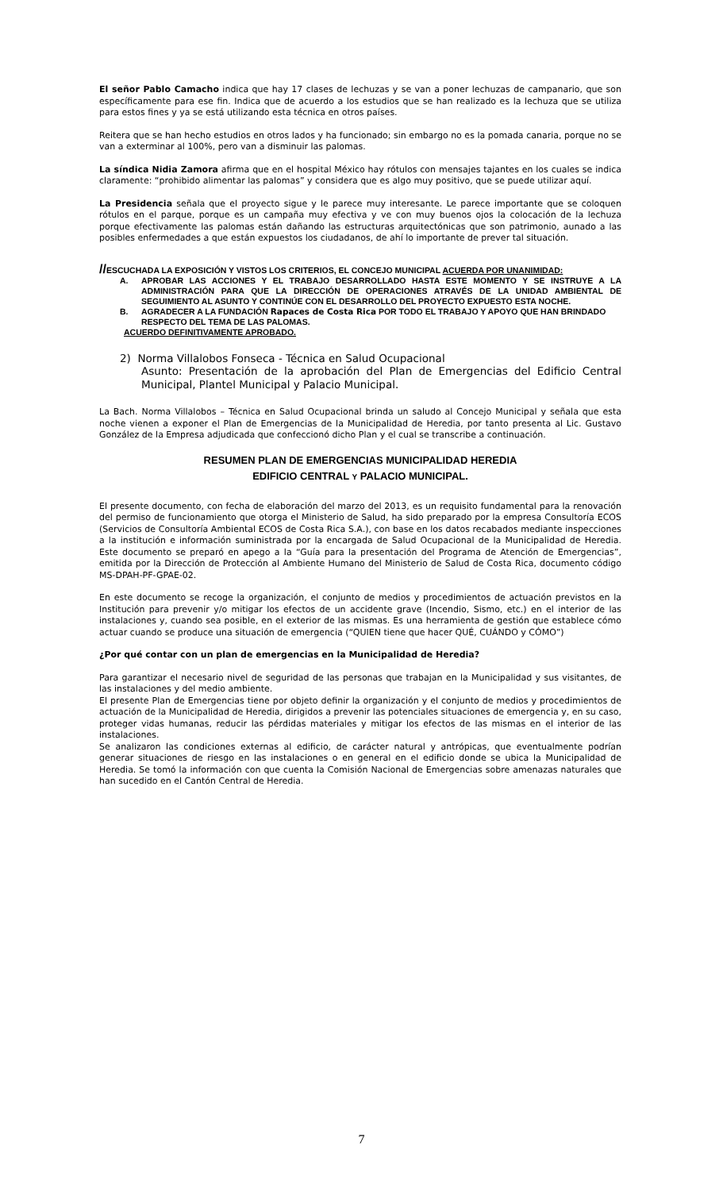El señor Pablo Camacho indica que hay 17 clases de lechuzas y se van a poner lechuzas de campanario, que son específicamente para ese fin. Indica que de acuerdo a los estudios que se han realizado es la lechuza que se utiliza para estos fines y ya se está utilizando esta técnica en otros países.
Reitera que se han hecho estudios en otros lados y ha funcionado; sin embargo no es la pomada canaria, porque no se van a exterminar al 100%, pero van a disminuir las palomas.
La síndica Nidia Zamora afirma que en el hospital México hay rótulos con mensajes tajantes en los cuales se indica claramente: “prohibido alimentar las palomas” y considera que es algo muy positivo, que se puede utilizar aquí.
La Presidencia señala que el proyecto sigue y le parece muy interesante. Le parece importante que se coloquen rótulos en el parque, porque es un campaña muy efectiva y ve con muy buenos ojos la colocación de la lechuza porque efectivamente las palomas están dañando las estructuras arquitectónicas que son patrimonio, aunado a las posibles enfermedades a que están expuestos los ciudadanos, de ahí lo importante de prever tal situación.
//ESCUCHADA LA EXPOSICIÓN Y VISTOS LOS CRITERIOS, EL CONCEJO MUNICIPAL ACUERDA POR UNANIMIDAD:
A. APROBAR LAS ACCIONES Y EL TRABAJO DESARROLLADO HASTA ESTE MOMENTO Y SE INSTRUYE A LA ADMINISTRACIÓN PARA QUE LA DIRECCIÓN DE OPERACIONES ATRAVÉS DE LA UNIDAD AMBIENTAL DE SEGUIMIENTO AL ASUNTO Y CONTINÚE CON EL DESARROLLO DEL PROYECTO EXPUESTO ESTA NOCHE.
B. AGRADECER A LA FUNDACIÓN Rapaces de Costa Rica POR TODO EL TRABAJO Y APOYO QUE HAN BRINDADO RESPECTO DEL TEMA DE LAS PALOMAS.
ACUERDO DEFINITIVAMENTE APROBADO.
2) Norma Villalobos Fonseca - Técnica en Salud Ocupacional
Asunto: Presentación de la aprobación del Plan de Emergencias del Edificio Central Municipal, Plantel Municipal y Palacio Municipal.
La Bach. Norma Villalobos – Técnica en Salud Ocupacional brinda un saludo al Concejo Municipal y señala que esta noche vienen a exponer el Plan de Emergencias de la Municipalidad de Heredia, por tanto presenta al Lic. Gustavo González de la Empresa adjudicada que confeccionó dicho Plan y el cual se transcribe a continuación.
RESUMEN PLAN DE EMERGENCIAS MUNICIPALIDAD HEREDIA
EDIFICIO CENTRAL Y PALACIO MUNICIPAL.
El presente documento, con fecha de elaboración del marzo del 2013, es un requisito fundamental para la renovación del permiso de funcionamiento que otorga el Ministerio de Salud, ha sido preparado por la empresa Consultoría ECOS (Servicios de Consultoría Ambiental ECOS de Costa Rica S.A.), con base en los datos recabados mediante inspecciones a la institución e información suministrada por la encargada de Salud Ocupacional de la Municipalidad de Heredia. Este documento se preparó en apego a la “Guía para la presentación del Programa de Atención de Emergencias”, emitida por la Dirección de Protección al Ambiente Humano del Ministerio de Salud de Costa Rica, documento código MS-DPAH-PF-GPAE-02.
En este documento se recoge la organización, el conjunto de medios y procedimientos de actuación previstos en la Institución para prevenir y/o mitigar los efectos de un accidente grave (Incendio, Sismo, etc.) en el interior de las instalaciones y, cuando sea posible, en el exterior de las mismas. Es una herramienta de gestión que establece cómo actuar cuando se produce una situación de emergencia (“QUIEN tiene que hacer QUÉ, CUÁNDO y CÓMO”)
¿Por qué contar con un plan de emergencias en la Municipalidad de Heredia?
Para garantizar el necesario nivel de seguridad de las personas que trabajan en la Municipalidad y sus visitantes, de las instalaciones y del medio ambiente.
El presente Plan de Emergencias tiene por objeto definir la organización y el conjunto de medios y procedimientos de actuación de la Municipalidad de Heredia, dirigidos a prevenir las potenciales situaciones de emergencia y, en su caso, proteger vidas humanas, reducir las pérdidas materiales y mitigar los efectos de las mismas en el interior de las instalaciones.
Se analizaron las condiciones externas al edificio, de carácter natural y antrópicas, que eventualmente podrían generar situaciones de riesgo en las instalaciones o en general en el edificio donde se ubica la Municipalidad de Heredia. Se tomó la información con que cuenta la Comisión Nacional de Emergencias sobre amenazas naturales que han sucedido en el Cantón Central de Heredia.
7